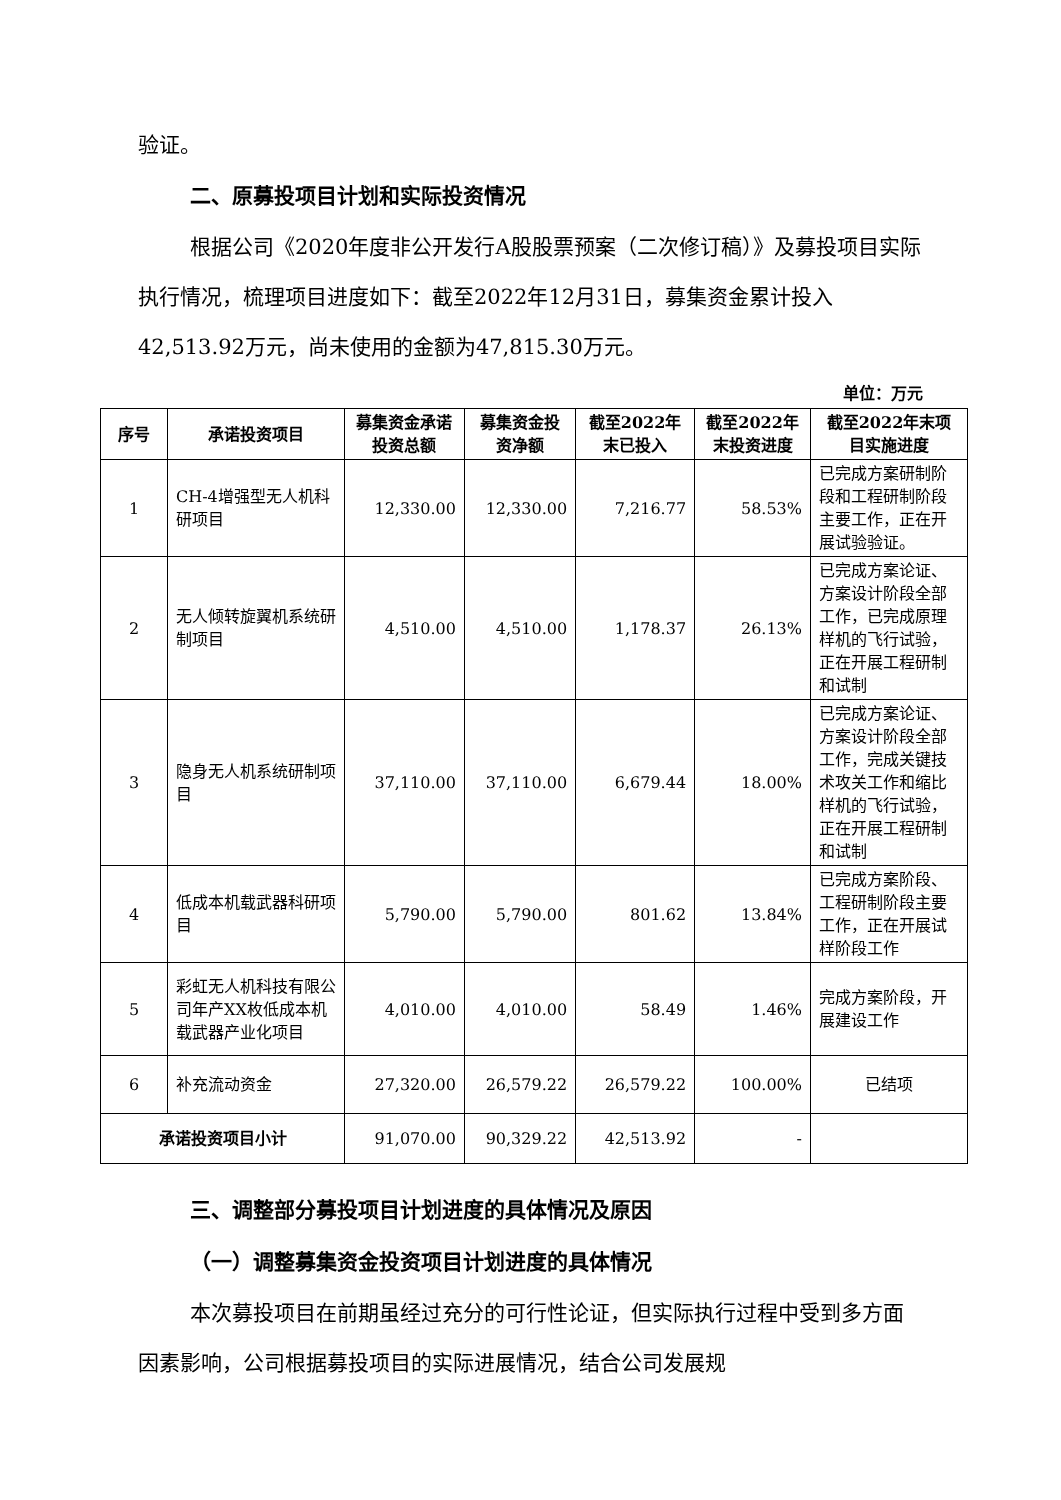验证。
二、原募投项目计划和实际投资情况
根据公司《2020年度非公开发行A股股票预案（二次修订稿）》及募投项目实际执行情况，梳理项目进度如下：截至2022年12月31日，募集资金累计投入42,513.92万元，尚未使用的金额为47,815.30万元。
单位：万元
| 序号 | 承诺投资项目 | 募集资金承诺投资总额 | 募集资金投资净额 | 截至2022年末已投入 | 截至2022年末投资进度 | 截至2022年末项目实施进度 |
| --- | --- | --- | --- | --- | --- | --- |
| 1 | CH-4增强型无人机科研项目 | 12,330.00 | 12,330.00 | 7,216.77 | 58.53% | 已完成方案研制阶段和工程研制阶段主要工作，正在开展试验验证。 |
| 2 | 无人倾转旋翼机系统研制项目 | 4,510.00 | 4,510.00 | 1,178.37 | 26.13% | 已完成方案论证、方案设计阶段全部工作，已完成原理样机的飞行试验，正在开展工程研制和试制 |
| 3 | 隐身无人机系统研制项目 | 37,110.00 | 37,110.00 | 6,679.44 | 18.00% | 已完成方案论证、方案设计阶段全部工作，完成关键技术攻关工作和缩比样机的飞行试验，正在开展工程研制和试制 |
| 4 | 低成本机载武器科研项目 | 5,790.00 | 5,790.00 | 801.62 | 13.84% | 已完成方案阶段、工程研制阶段主要工作，正在开展试样阶段工作 |
| 5 | 彩虹无人机科技有限公司年产XX枚低成本机载武器产业化项目 | 4,010.00 | 4,010.00 | 58.49 | 1.46% | 完成方案阶段，开展建设工作 |
| 6 | 补充流动资金 | 27,320.00 | 26,579.22 | 26,579.22 | 100.00% | 已结项 |
| 承诺投资项目小计 | | 91,070.00 | 90,329.22 | 42,513.92 | - | |
三、调整部分募投项目计划进度的具体情况及原因
（一）调整募集资金投资项目计划进度的具体情况
本次募投项目在前期虽经过充分的可行性论证，但实际执行过程中受到多方面因素影响，公司根据募投项目的实际进展情况，结合公司发展规